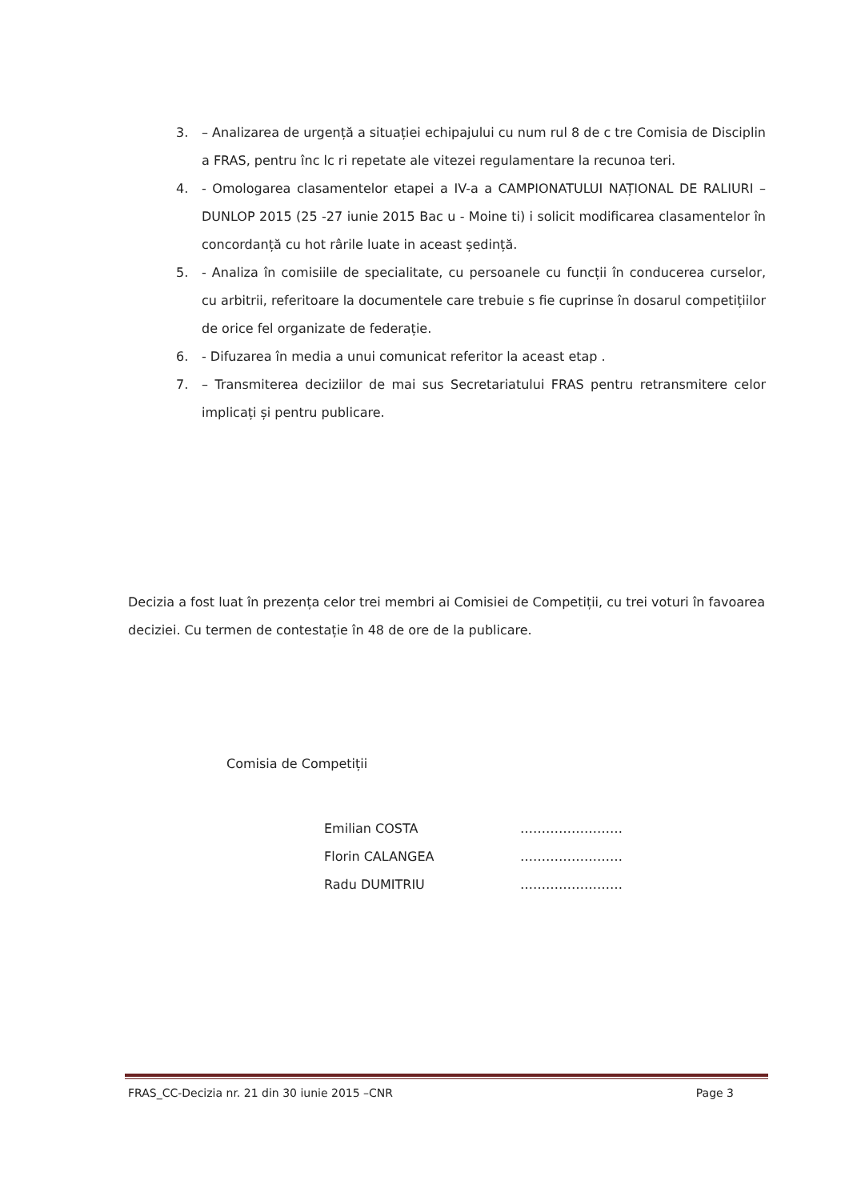3. – Analizarea de urgență a situației echipajului cu num rul 8 de c tre Comisia de Disciplin a FRAS, pentru înc lc ri repetate ale vitezei regulamentare la recunoa teri.
4. - Omologarea clasamentelor etapei a IV-a a CAMPIONATULUI NAȚIONAL DE RALIURI – DUNLOP 2015 (25 -27 iunie 2015 Bac u - Moine ti) i solicit modificarea clasamentelor în concordanță cu hot rârile luate in aceast ședință.
5. - Analiza în comisiile de specialitate, cu persoanele cu funcții în conducerea curselor, cu arbitrii, referitoare la documentele care trebuie s fie cuprinse în dosarul competițiilor de orice fel organizate de federație.
6. - Difuzarea în media a unui comunicat referitor la aceast etap .
7. – Transmiterea deciziilor de mai sus Secretariatului FRAS pentru retransmitere celor implicați și pentru publicare.
Decizia a fost luat în prezența celor trei membri ai Comisiei de Competiții, cu trei voturi în favoarea deciziei. Cu termen de contestație în 48 de ore de la publicare.
Comisia de Competiții
Emilian COSTA ……………………
Florin CALANGEA ……………………
Radu DUMITRIU ……………………
FRAS_CC-Decizia nr. 21 din 30 iunie 2015 –CNR Page 3